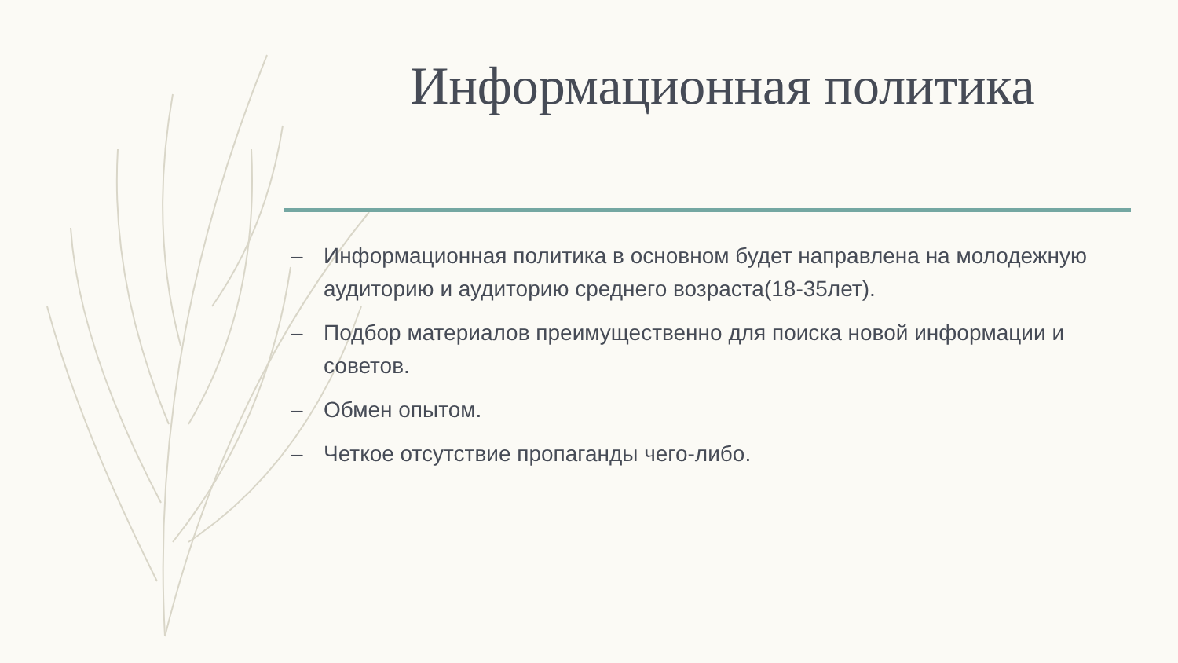Информационная политика
– Информационная политика в основном будет направлена на молодежную аудиторию и аудиторию среднего возраста(18-35лет).
– Подбор материалов преимущественно для поиска новой информации и советов.
– Обмен опытом.
– Четкое отсутствие пропаганды чего-либо.